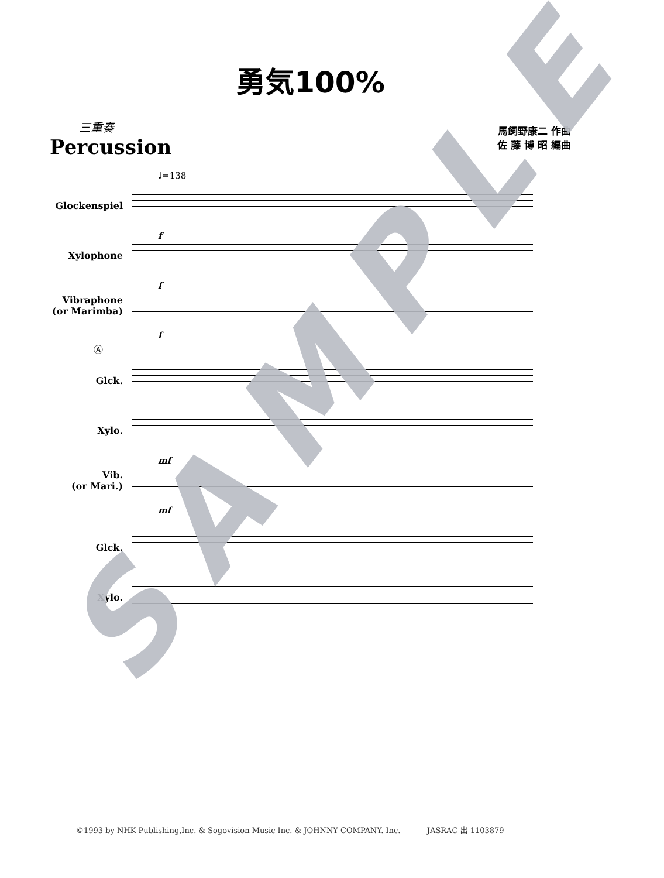勇気100%
三重奏
Percussion
馬飼野康二 作曲
佐 藤 博 昭 編曲
♩=138
Glockenspiel
f
Xylophone
f
Vibraphone
(or Marimba)
f
Ⓐ
Glck.
Xylo.
mf
Vib.
(or Mari.)
mf
Glck.
Xylo.
SAMPLE
©1993 by NHK Publishing,Inc. & Sogovision Music Inc. & JOHNNY COMPANY. Inc. JASRAC 出 1103879